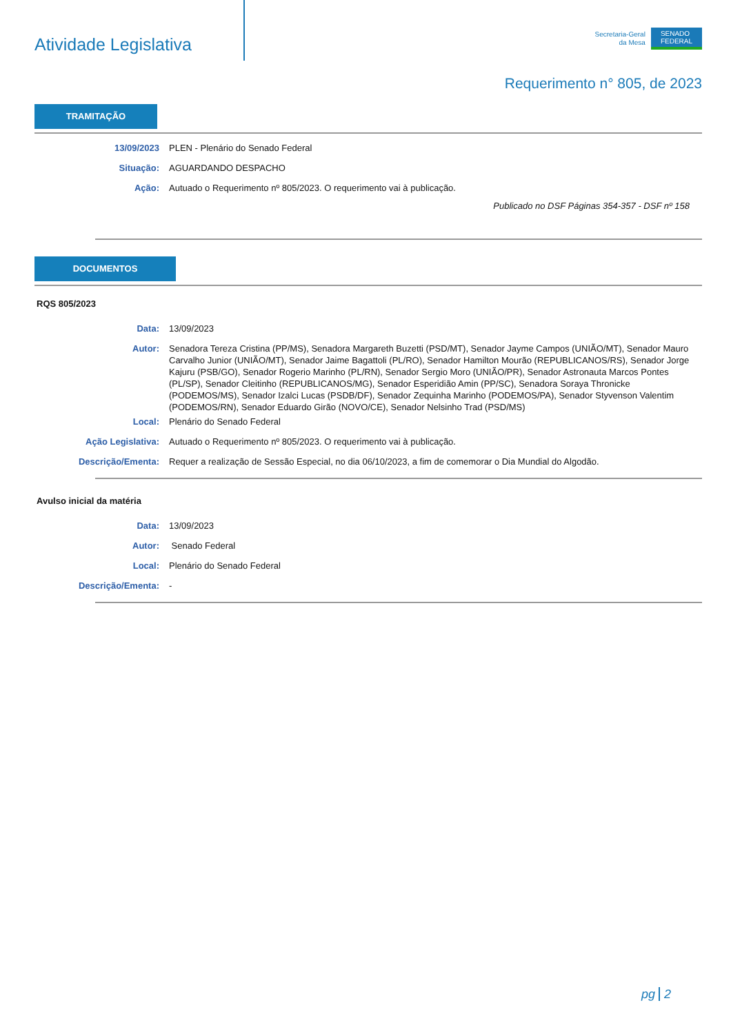Atividade Legislativa
Secretaria-Geral
da Mesa
SENADO
FEDERAL
Requerimento n° 805, de 2023
TRAMITAÇÃO
13/09/2023 PLEN - Plenário do Senado Federal
Situação: AGUARDANDO DESPACHO
Ação: Autuado o Requerimento nº 805/2023. O requerimento vai à publicação.
Publicado no DSF Páginas 354-357 - DSF nº 158
DOCUMENTOS
RQS 805/2023
Data: 13/09/2023
Autor: Senadora Tereza Cristina (PP/MS), Senadora Margareth Buzetti (PSD/MT), Senador Jayme Campos (UNIÃO/MT), Senador Mauro Carvalho Junior (UNIÃO/MT), Senador Jaime Bagattoli (PL/RO), Senador Hamilton Mourão (REPUBLICANOS/RS), Senador Jorge Kajuru (PSB/GO), Senador Rogerio Marinho (PL/RN), Senador Sergio Moro (UNIÃO/PR), Senador Astronauta Marcos Pontes (PL/SP), Senador Cleitinho (REPUBLICANOS/MG), Senador Esperidião Amin (PP/SC), Senadora Soraya Thronicke (PODEMOS/MS), Senador Izalci Lucas (PSDB/DF), Senador Zequinha Marinho (PODEMOS/PA), Senador Styvenson Valentim (PODEMOS/RN), Senador Eduardo Girão (NOVO/CE), Senador Nelsinho Trad (PSD/MS)
Local: Plenário do Senado Federal
Ação Legislativa: Autuado o Requerimento nº 805/2023. O requerimento vai à publicação.
Descrição/Ementa: Requer a realização de Sessão Especial, no dia 06/10/2023, a fim de comemorar o Dia Mundial do Algodão.
Avulso inicial da matéria
Data: 13/09/2023
Autor: Senado Federal
Local: Plenário do Senado Federal
Descrição/Ementa: -
pg 2